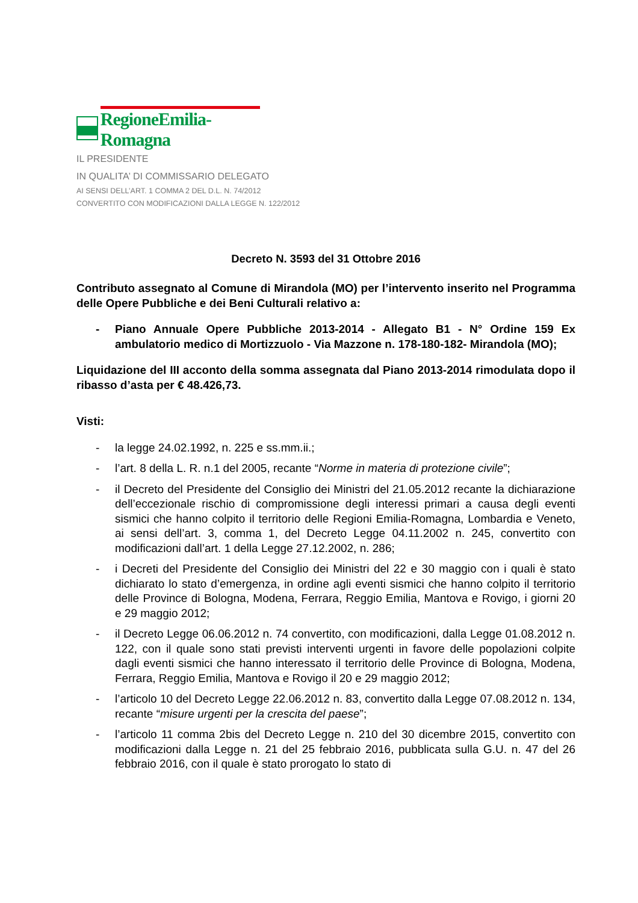RegioneEmilia-Romagna
IL PRESIDENTE
IN QUALITA’ DI COMMISSARIO DELEGATO
AI SENSI DELL’ART. 1 COMMA 2 DEL D.L. N. 74/2012
CONVERTITO CON MODIFICAZIONI DALLA LEGGE N. 122/2012
Decreto N. 3593 del 31 Ottobre 2016
Contributo assegnato al Comune di Mirandola (MO) per l’intervento inserito nel Programma delle Opere Pubbliche e dei Beni Culturali relativo a:
- Piano Annuale Opere Pubbliche 2013-2014 - Allegato B1 - N° Ordine 159 Ex ambulatorio medico di Mortizzuolo - Via Mazzone n. 178-180-182- Mirandola (MO);
Liquidazione del III acconto della somma assegnata dal Piano 2013-2014 rimodulata dopo il ribasso d’asta per € 48.426,73.
Visti:
- la legge 24.02.1992, n. 225 e ss.mm.ii.;
- l’art. 8 della L. R. n.1 del 2005, recante “Norme in materia di protezione civile”;
- il Decreto del Presidente del Consiglio dei Ministri del 21.05.2012 recante la dichiarazione dell’eccezionale rischio di compromissione degli interessi primari a causa degli eventi sismici che hanno colpito il territorio delle Regioni Emilia-Romagna, Lombardia e Veneto, ai sensi dell’art. 3, comma 1, del Decreto Legge 04.11.2002 n. 245, convertito con modificazioni dall’art. 1 della Legge 27.12.2002, n. 286;
- i Decreti del Presidente del Consiglio dei Ministri del 22 e 30 maggio con i quali è stato dichiarato lo stato d’emergenza, in ordine agli eventi sismici che hanno colpito il territorio delle Province di Bologna, Modena, Ferrara, Reggio Emilia, Mantova e Rovigo, i giorni 20 e 29 maggio 2012;
- il Decreto Legge 06.06.2012 n. 74 convertito, con modificazioni, dalla Legge 01.08.2012 n. 122, con il quale sono stati previsti interventi urgenti in favore delle popolazioni colpite dagli eventi sismici che hanno interessato il territorio delle Province di Bologna, Modena, Ferrara, Reggio Emilia, Mantova e Rovigo il 20 e 29 maggio 2012;
- l’articolo 10 del Decreto Legge 22.06.2012 n. 83, convertito dalla Legge 07.08.2012 n. 134, recante “misure urgenti per la crescita del paese”;
- l’articolo 11 comma 2bis del Decreto Legge n. 210 del 30 dicembre 2015, convertito con modificazioni dalla Legge n. 21 del 25 febbraio 2016, pubblicata sulla G.U. n. 47 del 26 febbraio 2016, con il quale è stato prorogato lo stato di